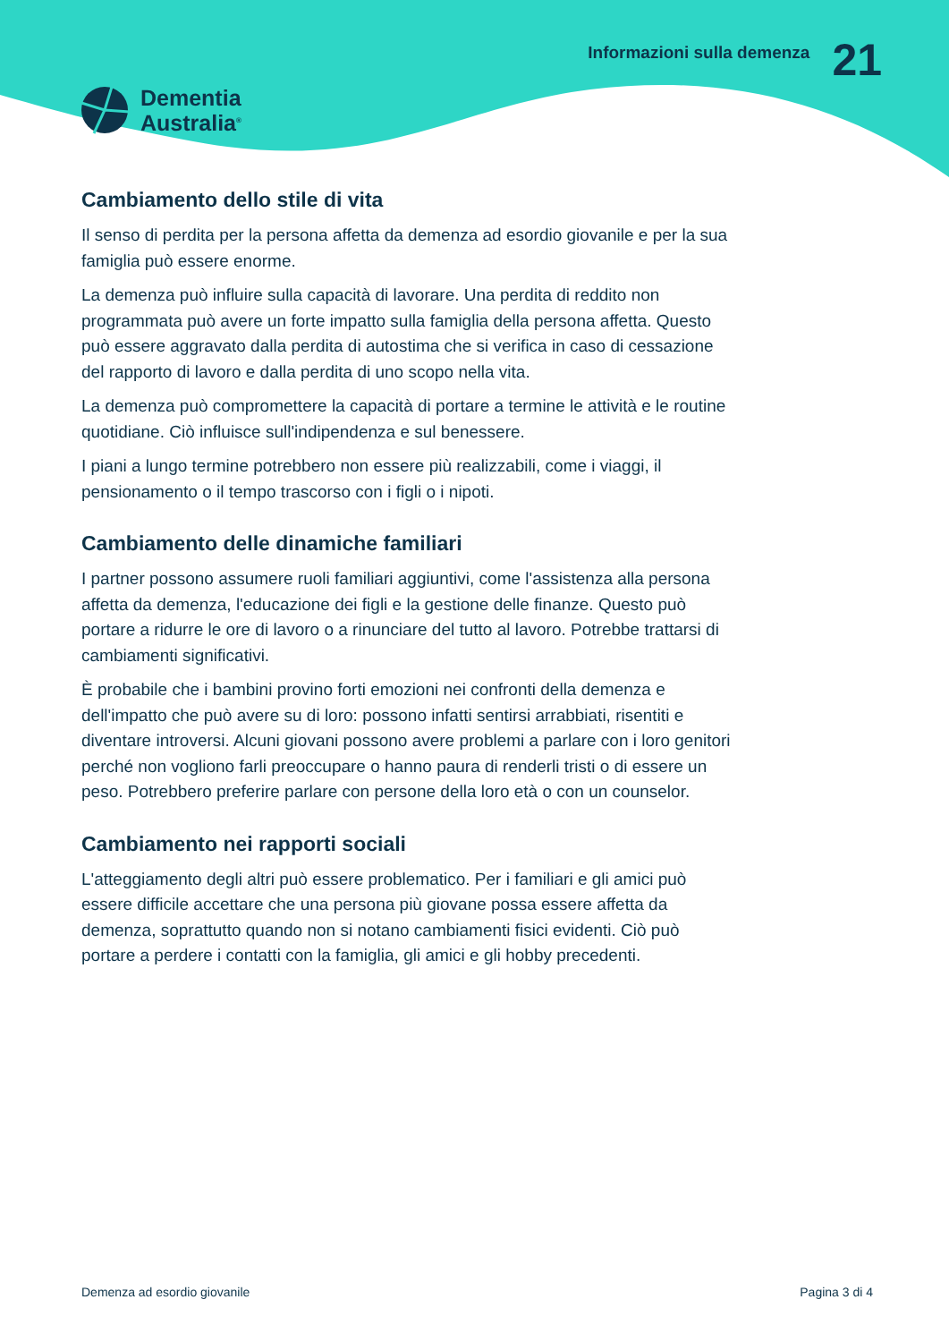Dementia
Australia<sup>®</sup>
Informazioni sulla demenza
21
Cambiamento dello stile di vita
Il senso di perdita per la persona affetta da demenza ad esordio giovanile e per la sua famiglia può essere enorme.
La demenza può influire sulla capacità di lavorare. Una perdita di reddito non programmata può avere un forte impatto sulla famiglia della persona affetta. Questo può essere aggravato dalla perdita di autostima che si verifica in caso di cessazione del rapporto di lavoro e dalla perdita di uno scopo nella vita.
La demenza può compromettere la capacità di portare a termine le attività e le routine quotidiane. Ciò influisce sull'indipendenza e sul benessere.
I piani a lungo termine potrebbero non essere più realizzabili, come i viaggi, il pensionamento o il tempo trascorso con i figli o i nipoti.
Cambiamento delle dinamiche familiari
I partner possono assumere ruoli familiari aggiuntivi, come l'assistenza alla persona affetta da demenza, l'educazione dei figli e la gestione delle finanze. Questo può portare a ridurre le ore di lavoro o a rinunciare del tutto al lavoro. Potrebbe trattarsi di cambiamenti significativi.
È probabile che i bambini provino forti emozioni nei confronti della demenza e dell'impatto che può avere su di loro: possono infatti sentirsi arrabbiati, risentiti e diventare introversi. Alcuni giovani possono avere problemi a parlare con i loro genitori perché non vogliono farli preoccupare o hanno paura di renderli tristi o di essere un peso. Potrebbero preferire parlare con persone della loro età o con un counselor.
Cambiamento nei rapporti sociali
L'atteggiamento degli altri può essere problematico. Per i familiari e gli amici può essere difficile accettare che una persona più giovane possa essere affetta da demenza, soprattutto quando non si notano cambiamenti fisici evidenti. Ciò può portare a perdere i contatti con la famiglia, gli amici e gli hobby precedenti.
Demenza ad esordio giovanile Pagina 3 di 4